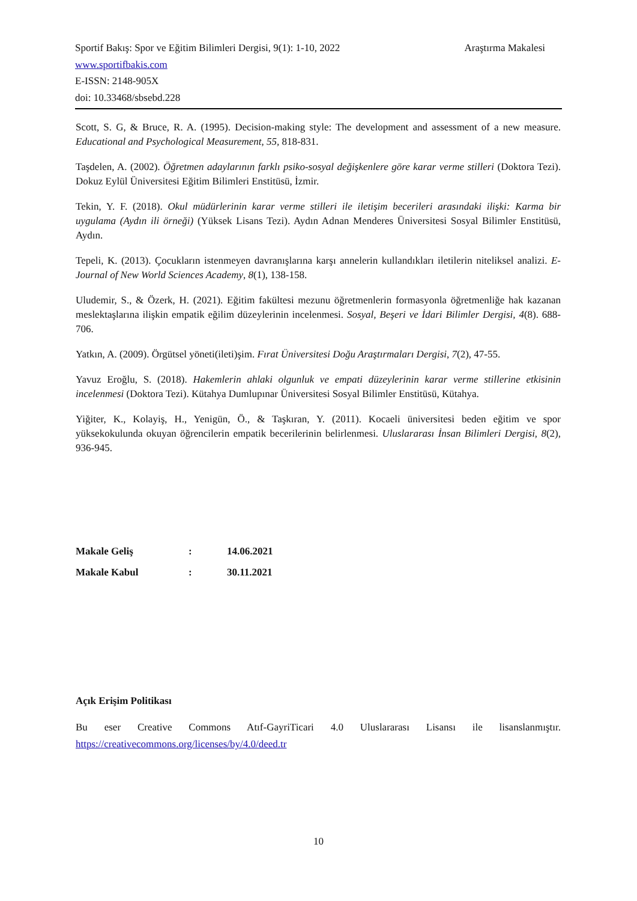Araştırma Makalesi Sportif Bakış: Spor ve Eğitim Bilimleri Dergisi, 9(1): 1-10, 2022
www.sportifbakis.com
E-ISSN: 2148-905X
doi: 10.33468/sbsebd.228
Scott, S. G, & Bruce, R. A. (1995). Decision-making style: The development and assessment of a new measure. Educational and Psychological Measurement, 55, 818-831.
Taşdelen, A. (2002). Öğretmen adaylarının farklı psiko-sosyal değişkenlere göre karar verme stilleri (Doktora Tezi). Dokuz Eylül Üniversitesi Eğitim Bilimleri Enstitüsü, İzmir.
Tekin, Y. F. (2018). Okul müdürlerinin karar verme stilleri ile iletişim becerileri arasındaki ilişki: Karma bir uygulama (Aydın ili örneği) (Yüksek Lisans Tezi). Aydın Adnan Menderes Üniversitesi Sosyal Bilimler Enstitüsü, Aydın.
Tepeli, K. (2013). Çocukların istenmeyen davranışlarına karşı annelerin kullandıkları iletilerin niteliksel analizi. E-Journal of New World Sciences Academy, 8(1), 138-158.
Uludemir, S., & Özerk, H. (2021). Eğitim fakültesi mezunu öğretmenlerin formasyonla öğretmenliğe hak kazanan meslektaşlarına ilişkin empatik eğilim düzeylerinin incelenmesi. Sosyal, Beşeri ve İdari Bilimler Dergisi, 4(8). 688-706.
Yatkın, A. (2009). Örgütsel yöneti(ileti)şim. Fırat Üniversitesi Doğu Araştırmaları Dergisi, 7(2), 47-55.
Yavuz Eroğlu, S. (2018). Hakemlerin ahlaki olgunluk ve empati düzeylerinin karar verme stillerine etkisinin incelenmesi (Doktora Tezi). Kütahya Dumlupınar Üniversitesi Sosyal Bilimler Enstitüsü, Kütahya.
Yiğiter, K., Kolayiş, H., Yenigün, Ö., & Taşkıran, Y. (2011). Kocaeli üniversitesi beden eğitim ve spor yüksekokulunda okuyan öğrencilerin empatik becerilerinin belirlenmesi. Uluslararası İnsan Bilimleri Dergisi, 8(2), 936-945.
| Makale Geliş | : | 14.06.2021 |
| Makale Kabul | : | 30.11.2021 |
Açık Erişim Politikası
Bu eser Creative Commons Atıf-GayriTicari 4.0 Uluslararası Lisansı ile lisanslanmıştır.
https://creativecommons.org/licenses/by/4.0/deed.tr
10